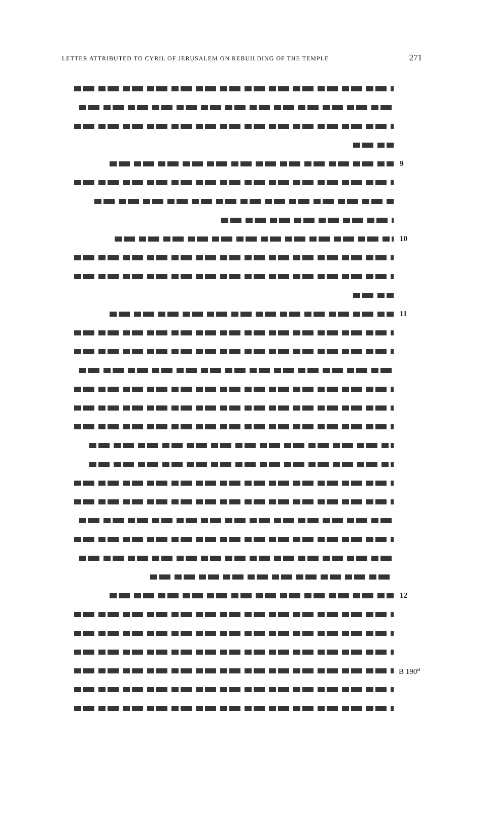LETTER ATTRIBUTED TO CYRIL OF JERUSALEM ON REBUILDING OF THE TEMPLE 271
9
10
11
12
B 190<sup>a</sup>